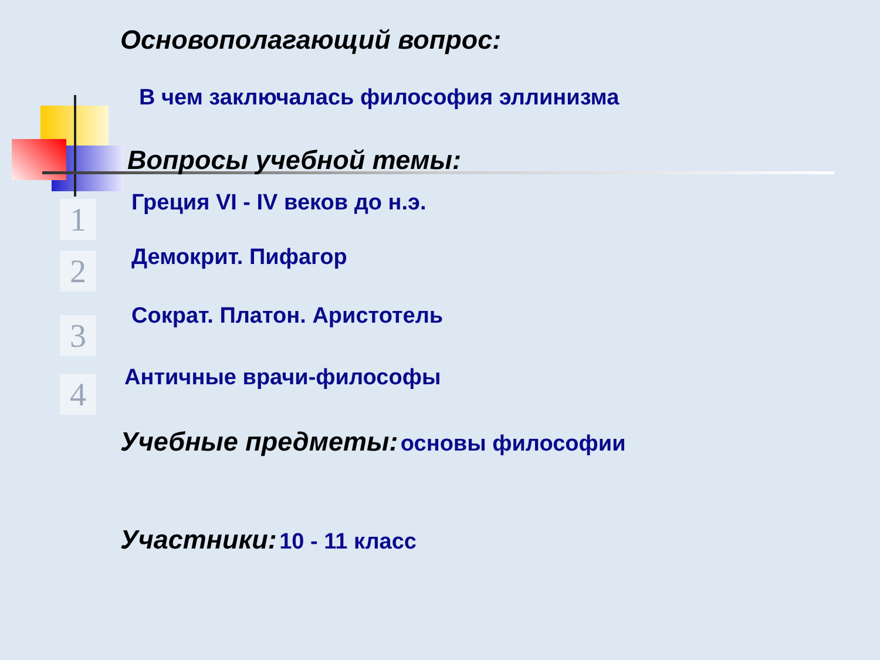Основополагающий вопрос:
В чем заключалась философия эллинизма
Вопросы учебной темы:
1
Греция VI - IV веков до н.э.
2
Демокрит. Пифагор
3
Сократ. Платон. Аристотель
4
Античные врачи-философы
Учебные предметы: основы философии
Участники: 10 - 11 класс